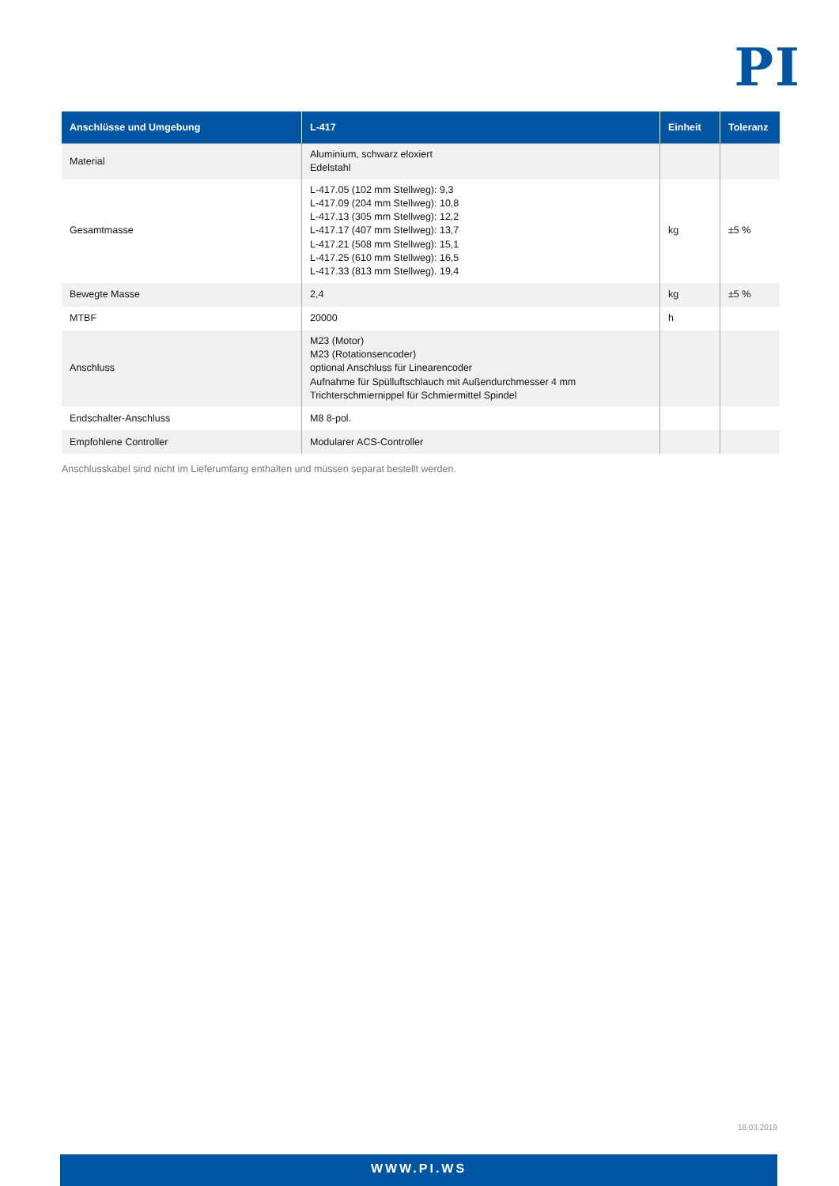PI
| Anschlüsse und Umgebung | L-417 | Einheit | Toleranz |
| --- | --- | --- | --- |
| Material | Aluminium, schwarz eloxiert Edelstahl | | |
| Gesamtmasse | L-417.05 (102 mm Stellweg): 9,3 L-417.09 (204 mm Stellweg): 10,8 L-417.13 (305 mm Stellweg): 12,2 L-417.17 (407 mm Stellweg): 13,7 L-417.21 (508 mm Stellweg): 15,1 L-417.25 (610 mm Stellweg): 16,5 L-417.33 (813 mm Stellweg). 19,4 | kg | ±5 % |
| Bewegte Masse | 2,4 | kg | ±5 % |
| MTBF | 20000 | h | |
| Anschluss | M23 (Motor) M23 (Rotationsencoder) optional Anschluss für Linearencoder Aufnahme für Spülluftschlauch mit Außendurchmesser 4 mm Trichterschmiernippel für Schmiermittel Spindel | | |
| Endschalter-Anschluss | M8 8-pol. | | |
| Empfohlene Controller | Modularer ACS-Controller | | |
Anschlusskabel sind nicht im Lieferumfang enthalten und müssen separat bestellt werden.
18.03.2019
WWW.PI.WS